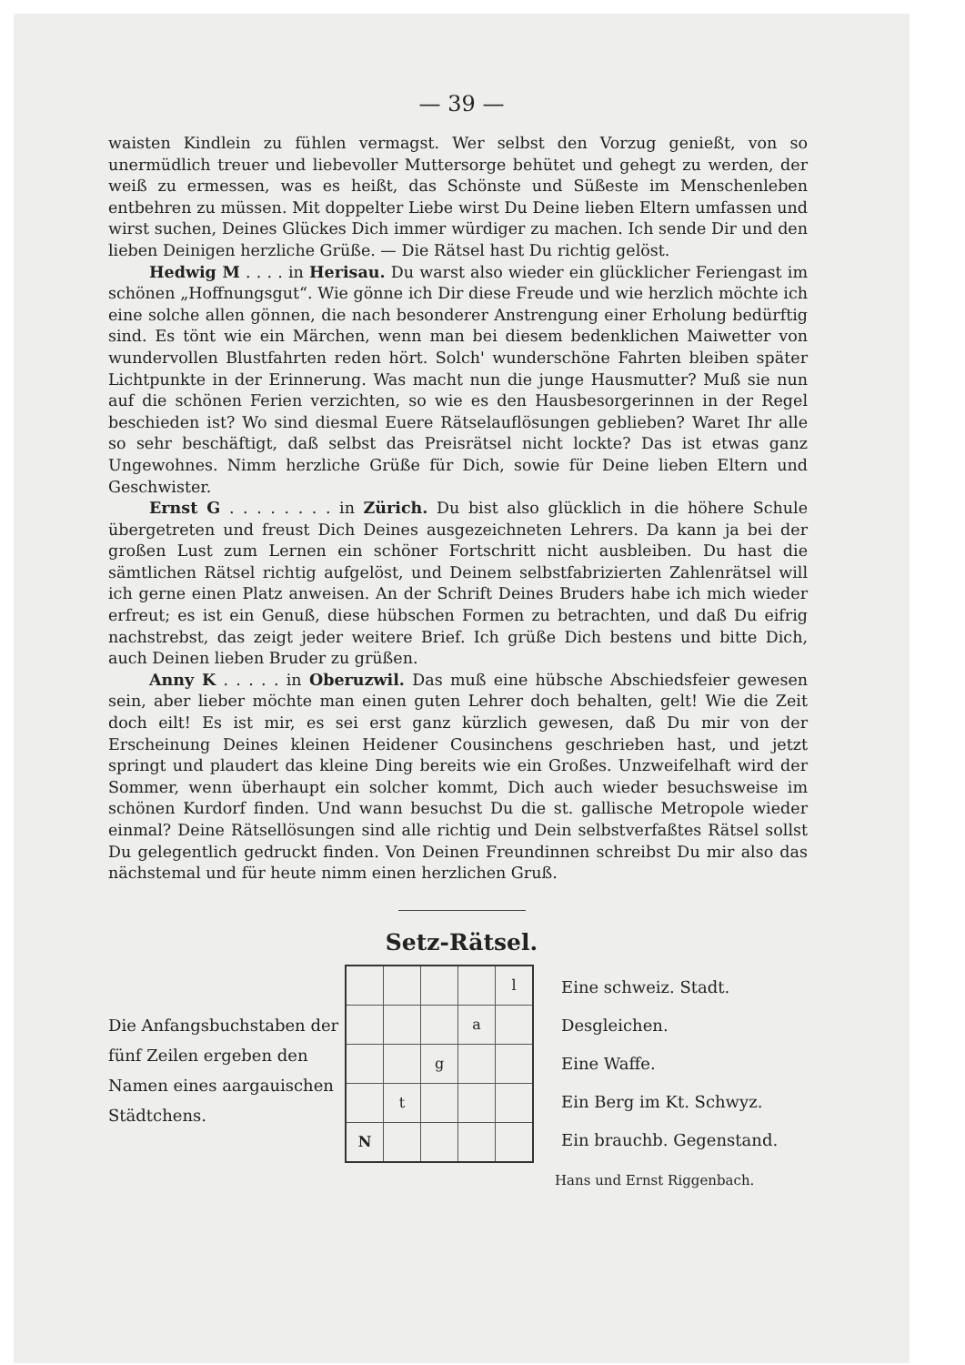— 39 —
waisten Kindlein zu fühlen vermagst. Wer selbst den Vorzug genießt, von so unermüdlich treuer und liebevoller Muttersorge behütet und gehegt zu werden, der weiß zu ermessen, was es heißt, das Schönste und Süßeste im Menschenleben entbehren zu müssen. Mit doppelter Liebe wirst Du Deine lieben Eltern umfassen und wirst suchen, Deines Glückes Dich immer würdiger zu machen. Ich sende Dir und den lieben Deinigen herzliche Grüße. — Die Rätsel hast Du richtig gelöst.
Hedwig M . . . . in Herisau. Du warst also wieder ein glücklicher Feriengast im schönen „Hoffnungsgut“. Wie gönne ich Dir diese Freude und wie herzlich möchte ich eine solche allen gönnen, die nach besonderer Anstrengung einer Erholung bedürftig sind. Es tönt wie ein Märchen, wenn man bei diesem bedenklichen Maiwetter von wundervollen Blustfahrten reden hört. Solch' wunderschöne Fahrten bleiben später Lichtpunkte in der Erinnerung. Was macht nun die junge Hausmutter? Muß sie nun auf die schönen Ferien verzichten, so wie es den Hausbesorgerinnen in der Regel beschieden ist? Wo sind diesmal Euere Rätselauflösungen geblieben? Waret Ihr alle so sehr beschäftigt, daß selbst das Preisrätsel nicht lockte? Das ist etwas ganz Ungewohnes. Nimm herzliche Grüße für Dich, sowie für Deine lieben Eltern und Geschwister.
Ernst G . . . . . . . . in Zürich. Du bist also glücklich in die höhere Schule übergetreten und freust Dich Deines ausgezeichneten Lehrers. Da kann ja bei der großen Lust zum Lernen ein schöner Fortschritt nicht ausbleiben. Du hast die sämtlichen Rätsel richtig aufgelöst, und Deinem selbstfabrizierten Zahlenrätsel will ich gerne einen Platz anweisen. An der Schrift Deines Bruders habe ich mich wieder erfreut; es ist ein Genuß, diese hübschen Formen zu betrachten, und daß Du eifrig nachstrebst, das zeigt jeder weitere Brief. Ich grüße Dich bestens und bitte Dich, auch Deinen lieben Bruder zu grüßen.
Anny K . . . . . in Oberuzwil. Das muß eine hübsche Abschiedsfeier gewesen sein, aber lieber möchte man einen guten Lehrer doch behalten, gelt! Wie die Zeit doch eilt! Es ist mir, es sei erst ganz kürzlich gewesen, daß Du mir von der Erscheinung Deines kleinen Heidener Cousinchens geschrieben hast, und jetzt springt und plaudert das kleine Ding bereits wie ein Großes. Unzweifelhaft wird der Sommer, wenn überhaupt ein solcher kommt, Dich auch wieder besuchsweise im schönen Kurdorf finden. Und wann besuchst Du die st. gallische Metropole wieder einmal? Deine Rätsellösungen sind alle richtig und Dein selbstverfaßtes Rätsel sollst Du gelegentlich gedruckt finden. Von Deinen Freundinnen schreibst Du mir also das nächstemal und für heute nimm einen herzlichen Gruß.
Setz-Rätsel.
Die Anfangsbuchstaben der fünf Zeilen ergeben den Namen eines aargauischen Städtchens.
| | | | | l |
| | | | a | |
| | | g | | |
| | t | | | |
| N | | | | |
Eine schweiz. Stadt.
Desgleichen.
Eine Waffe.
Ein Berg im Kt. Schwyz.
Ein brauchb. Gegenstand.
Hans und Ernst Riggenbach.